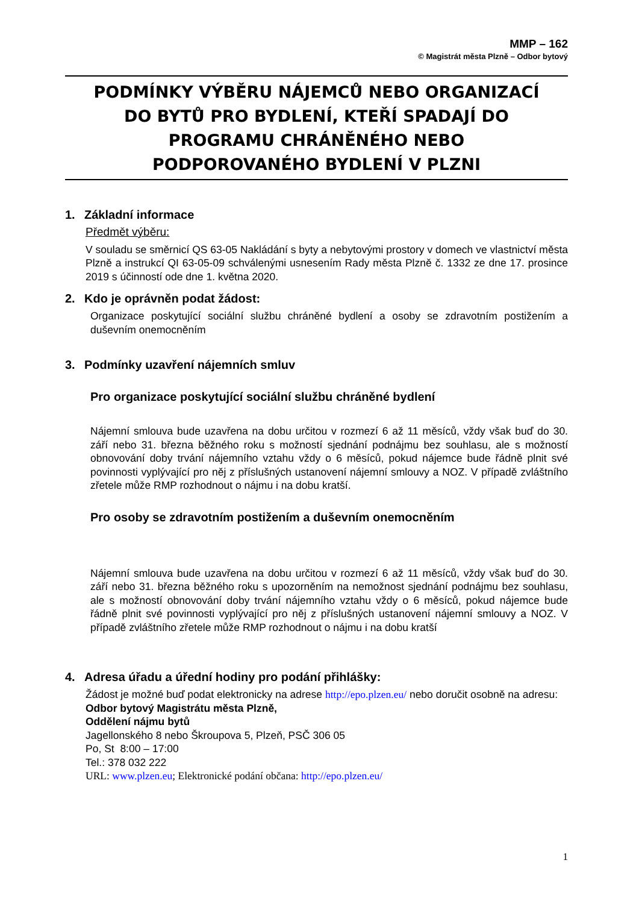MMP – 162
© Magistrát města Plzně – Odbor bytový
PODMÍNKY VÝBĚRU NÁJEMCŮ NEBO ORGANIZACÍ
DO BYTŮ PRO BYDLENÍ, KTEŘÍ SPADAJÍ DO
PROGRAMU CHRÁNĚNÉHO NEBO
PODPOROVANÉHO BYDLENÍ V PLZNI
1. Základní informace
Předmět výběru:
V souladu se směrnicí QS 63-05 Nakládání s byty a nebytovými prostory v domech ve vlastnictví města Plzně a instrukcí QI 63-05-09 schválenými usnesením Rady města Plzně č. 1332 ze dne 17. prosince 2019 s účinností ode dne 1. května 2020.
2. Kdo je oprávněn podat žádost:
Organizace poskytující sociální službu chráněné bydlení a osoby se zdravotním postižením a duševním onemocněním
3. Podmínky uzavření nájemních smluv
Pro organizace poskytující sociální službu chráněné bydlení
Nájemní smlouva bude uzavřena na dobu určitou v rozmezí 6 až 11 měsíců, vždy však buď do 30. září nebo 31. března běžného roku s možností sjednání podnájmu bez souhlasu, ale s možností obnovování doby trvání nájemního vztahu vždy o 6 měsíců, pokud nájemce bude řádně plnit své povinnosti vyplývající pro něj z příslušných ustanovení nájemní smlouvy a NOZ. V případě zvláštního zřetele může RMP rozhodnout o nájmu i na dobu kratší.
Pro osoby se zdravotním postižením a duševním onemocněním
Nájemní smlouva bude uzavřena na dobu určitou v rozmezí 6 až 11 měsíců, vždy však buď do 30. září nebo 31. března běžného roku s upozorněním na nemožnost sjednání podnájmu bez souhlasu, ale s možností obnovování doby trvání nájemního vztahu vždy o 6 měsíců, pokud nájemce bude řádně plnit své povinnosti vyplývající pro něj z příslušných ustanovení nájemní smlouvy a NOZ. V případě zvláštního zřetele může RMP rozhodnout o nájmu i na dobu kratší
4. Adresa úřadu a úřední hodiny pro podání přihlášky:
Žádost je možné buď podat elektronicky na adrese http://epo.plzen.eu/ nebo doručit osobně na adresu:
Odbor bytový Magistrátu města Plzně,
Oddělení nájmu bytů
Jagellonského 8 nebo Škroupova 5, Plzeň, PSČ 306 05
Po, St 8:00 – 17:00
Tel.: 378 032 222
URL: www.plzen.eu; Elektronické podání občana: http://epo.plzen.eu/
1